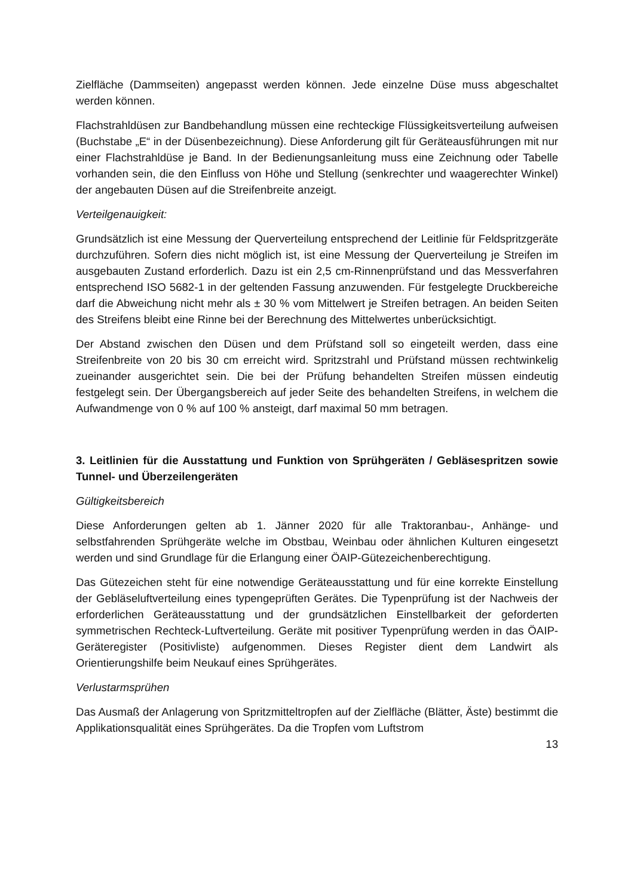Zielfläche (Dammseiten) angepasst werden können. Jede einzelne Düse muss abgeschaltet werden können.
Flachstrahldüsen zur Bandbehandlung müssen eine rechteckige Flüssigkeitsverteilung aufweisen (Buchstabe „E“ in der Düsenbezeichnung). Diese Anforderung gilt für Geräteausführungen mit nur einer Flachstrahldüse je Band. In der Bedienungsanleitung muss eine Zeichnung oder Tabelle vorhanden sein, die den Einfluss von Höhe und Stellung (senkrechter und waagerechter Winkel) der angebauten Düsen auf die Streifenbreite anzeigt.
Verteilgenauigkeit:
Grundsätzlich ist eine Messung der Querverteilung entsprechend der Leitlinie für Feldspritzgeräte durchzuführen. Sofern dies nicht möglich ist, ist eine Messung der Querverteilung je Streifen im ausgebauten Zustand erforderlich. Dazu ist ein 2,5 cm-Rinnenprüfstand und das Messverfahren entsprechend ISO 5682-1 in der geltenden Fassung anzuwenden. Für festgelegte Druckbereiche darf die Abweichung nicht mehr als ± 30 % vom Mittelwert je Streifen betragen. An beiden Seiten des Streifens bleibt eine Rinne bei der Berechnung des Mittelwertes unberücksichtigt.
Der Abstand zwischen den Düsen und dem Prüfstand soll so eingeteilt werden, dass eine Streifenbreite von 20 bis 30 cm erreicht wird. Spritzstrahl und Prüfstand müssen rechtwinkelig zueinander ausgerichtet sein. Die bei der Prüfung behandelten Streifen müssen eindeutig festgelegt sein. Der Übergangsbereich auf jeder Seite des behandelten Streifens, in welchem die Aufwandmenge von 0 % auf 100 % ansteigt, darf maximal 50 mm betragen.
3. Leitlinien für die Ausstattung und Funktion von Sprühgeräten / Gebläsespritzen sowie Tunnel- und Überzeilengeräten
Gültigkeitsbereich
Diese Anforderungen gelten ab 1. Jänner 2020 für alle Traktoranbau-, Anhänge- und selbstfahrenden Sprühgeräte welche im Obstbau, Weinbau oder ähnlichen Kulturen eingesetzt werden und sind Grundlage für die Erlangung einer ÖAIP-Gütezeichenberechtigung.
Das Gütezeichen steht für eine notwendige Geräteausstattung und für eine korrekte Einstellung der Gebläseluftverteilung eines typengeprüften Gerätes. Die Typenprüfung ist der Nachweis der erforderlichen Geräteausstattung und der grundsätzlichen Einstellbarkeit der geforderten symmetrischen Rechteck-Luftverteilung. Geräte mit positiver Typenprüfung werden in das ÖAIP-Geräteregister (Positivliste) aufgenommen. Dieses Register dient dem Landwirt als Orientierungshilfe beim Neukauf eines Sprühgerätes.
Verlustarmsprühen
Das Ausmaß der Anlagerung von Spritzmitteltropfen auf der Zielfläche (Blätter, Äste) bestimmt die Applikationsqualität eines Sprühgerätes. Da die Tropfen vom Luftstrom
13